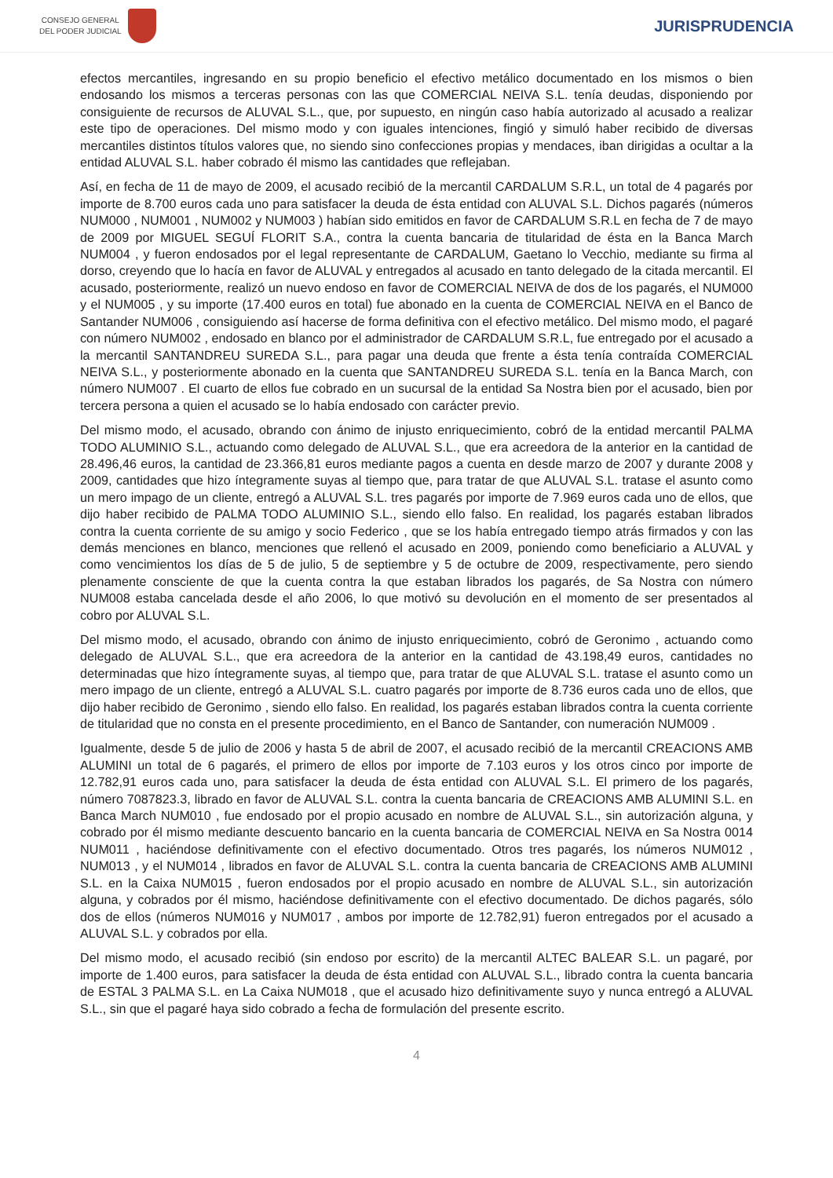CONSEJO GENERAL
DEL PODER JUDICIAL
JURISPRUDENCIA
efectos mercantiles, ingresando en su propio beneficio el efectivo metálico documentado en los mismos o bien endosando los mismos a terceras personas con las que COMERCIAL NEIVA S.L. tenía deudas, disponiendo por consiguiente de recursos de ALUVAL S.L., que, por supuesto, en ningún caso había autorizado al acusado a realizar este tipo de operaciones. Del mismo modo y con iguales intenciones, fingió y simuló haber recibido de diversas mercantiles distintos títulos valores que, no siendo sino confecciones propias y mendaces, iban dirigidas a ocultar a la entidad ALUVAL S.L. haber cobrado él mismo las cantidades que reflejaban.
Así, en fecha de 11 de mayo de 2009, el acusado recibió de la mercantil CARDALUM S.R.L, un total de 4 pagarés por importe de 8.700 euros cada uno para satisfacer la deuda de ésta entidad con ALUVAL S.L. Dichos pagarés (números NUM000 , NUM001 , NUM002 y NUM003 ) habían sido emitidos en favor de CARDALUM S.R.L en fecha de 7 de mayo de 2009 por MIGUEL SEGUÍ FLORIT S.A., contra la cuenta bancaria de titularidad de ésta en la Banca March NUM004 , y fueron endosados por el legal representante de CARDALUM, Gaetano lo Vecchio, mediante su firma al dorso, creyendo que lo hacía en favor de ALUVAL y entregados al acusado en tanto delegado de la citada mercantil. El acusado, posteriormente, realizó un nuevo endoso en favor de COMERCIAL NEIVA de dos de los pagarés, el NUM000 y el NUM005 , y su importe (17.400 euros en total) fue abonado en la cuenta de COMERCIAL NEIVA en el Banco de Santander NUM006 , consiguiendo así hacerse de forma definitiva con el efectivo metálico. Del mismo modo, el pagaré con número NUM002 , endosado en blanco por el administrador de CARDALUM S.R.L, fue entregado por el acusado a la mercantil SANTANDREU SUREDA S.L., para pagar una deuda que frente a ésta tenía contraída COMERCIAL NEIVA S.L., y posteriormente abonado en la cuenta que SANTANDREU SUREDA S.L. tenía en la Banca March, con número NUM007 . El cuarto de ellos fue cobrado en un sucursal de la entidad Sa Nostra bien por el acusado, bien por tercera persona a quien el acusado se lo había endosado con carácter previo.
Del mismo modo, el acusado, obrando con ánimo de injusto enriquecimiento, cobró de la entidad mercantil PALMA TODO ALUMINIO S.L., actuando como delegado de ALUVAL S.L., que era acreedora de la anterior en la cantidad de 28.496,46 euros, la cantidad de 23.366,81 euros mediante pagos a cuenta en desde marzo de 2007 y durante 2008 y 2009, cantidades que hizo íntegramente suyas al tiempo que, para tratar de que ALUVAL S.L. tratase el asunto como un mero impago de un cliente, entregó a ALUVAL S.L. tres pagarés por importe de 7.969 euros cada uno de ellos, que dijo haber recibido de PALMA TODO ALUMINIO S.L., siendo ello falso. En realidad, los pagarés estaban librados contra la cuenta corriente de su amigo y socio Federico , que se los había entregado tiempo atrás firmados y con las demás menciones en blanco, menciones que rellenó el acusado en 2009, poniendo como beneficiario a ALUVAL y como vencimientos los días de 5 de julio, 5 de septiembre y 5 de octubre de 2009, respectivamente, pero siendo plenamente consciente de que la cuenta contra la que estaban librados los pagarés, de Sa Nostra con número NUM008 estaba cancelada desde el año 2006, lo que motivó su devolución en el momento de ser presentados al cobro por ALUVAL S.L.
Del mismo modo, el acusado, obrando con ánimo de injusto enriquecimiento, cobró de Geronimo , actuando como delegado de ALUVAL S.L., que era acreedora de la anterior en la cantidad de 43.198,49 euros, cantidades no determinadas que hizo íntegramente suyas, al tiempo que, para tratar de que ALUVAL S.L. tratase el asunto como un mero impago de un cliente, entregó a ALUVAL S.L. cuatro pagarés por importe de 8.736 euros cada uno de ellos, que dijo haber recibido de Geronimo , siendo ello falso. En realidad, los pagarés estaban librados contra la cuenta corriente de titularidad que no consta en el presente procedimiento, en el Banco de Santander, con numeración NUM009 .
Igualmente, desde 5 de julio de 2006 y hasta 5 de abril de 2007, el acusado recibió de la mercantil CREACIONS AMB ALUMINI un total de 6 pagarés, el primero de ellos por importe de 7.103 euros y los otros cinco por importe de 12.782,91 euros cada uno, para satisfacer la deuda de ésta entidad con ALUVAL S.L. El primero de los pagarés, número 7087823.3, librado en favor de ALUVAL S.L. contra la cuenta bancaria de CREACIONS AMB ALUMINI S.L. en Banca March NUM010 , fue endosado por el propio acusado en nombre de ALUVAL S.L., sin autorización alguna, y cobrado por él mismo mediante descuento bancario en la cuenta bancaria de COMERCIAL NEIVA en Sa Nostra 0014 NUM011 , haciéndose definitivamente con el efectivo documentado. Otros tres pagarés, los números NUM012 , NUM013 , y el NUM014 , librados en favor de ALUVAL S.L. contra la cuenta bancaria de CREACIONS AMB ALUMINI S.L. en la Caixa NUM015 , fueron endosados por el propio acusado en nombre de ALUVAL S.L., sin autorización alguna, y cobrados por él mismo, haciéndose definitivamente con el efectivo documentado. De dichos pagarés, sólo dos de ellos (números NUM016 y NUM017 , ambos por importe de 12.782,91) fueron entregados por el acusado a ALUVAL S.L. y cobrados por ella.
Del mismo modo, el acusado recibió (sin endoso por escrito) de la mercantil ALTEC BALEAR S.L. un pagaré, por importe de 1.400 euros, para satisfacer la deuda de ésta entidad con ALUVAL S.L., librado contra la cuenta bancaria de ESTAL 3 PALMA S.L. en La Caixa NUM018 , que el acusado hizo definitivamente suyo y nunca entregó a ALUVAL S.L., sin que el pagaré haya sido cobrado a fecha de formulación del presente escrito.
4